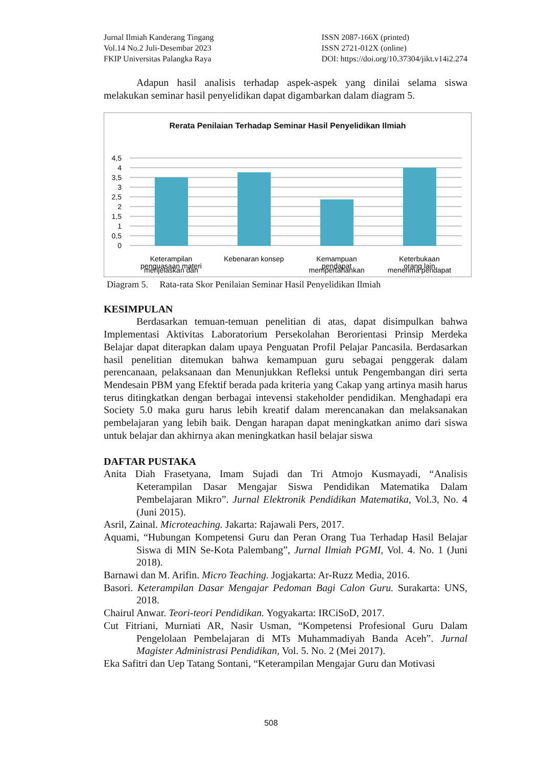Jurnal Ilmiah Kanderang Tingang
Vol.14 No.2 Juli-Desembar 2023
FKIP Universitas Palangka Raya
ISSN 2087-166X (printed)
ISSN 2721-012X (online)
DOI: https://doi.org/10.37304/jikt.v14i2.274
Adapun hasil analisis terhadap aspek-aspek yang dinilai selama siswa melakukan seminar hasil penyelidikan dapat digambarkan dalam diagram 5.
Rerata Penilaian Terhadap Seminar Hasil Penyelidikan Ilmiah
4,5
4
3,5
3
2,5
2
1,5
1
0,5
0
Keterampilan
menjelaskan dan
Kebenaran konsep
Kemampuan
mempertahankan
Keterbukaan
menerima pendapat
penguasaan materi
pendapat
orang lain
Diagram 5. Rata-rata Skor Penilaian Seminar Hasil Penyelidikan Ilmiah
KESIMPULAN
Berdasarkan temuan-temuan penelitian di atas, dapat disimpulkan bahwa Implementasi Aktivitas Laboratorium Persekolahan Berorientasi Prinsip Merdeka Belajar dapat diterapkan dalam upaya Penguatan Profil Pelajar Pancasila. Berdasarkan hasil penelitian ditemukan bahwa kemampuan guru sebagai penggerak dalam perencanaan, pelaksanaan dan Menunjukkan Refleksi untuk Pengembangan diri serta Mendesain PBM yang Efektif berada pada kriteria yang Cakap yang artinya masih harus terus ditingkatkan dengan berbagai intevensi stakeholder pendidikan. Menghadapi era Society 5.0 maka guru harus lebih kreatif dalam merencanakan dan melaksanakan pembelajaran yang lebih baik. Dengan harapan dapat meningkatkan animo dari siswa untuk belajar dan akhirnya akan meningkatkan hasil belajar siswa
DAFTAR PUSTAKA
Anita Diah Frasetyana, Imam Sujadi dan Tri Atmojo Kusmayadi, “Analisis Keterampilan Dasar Mengajar Siswa Pendidikan Matematika Dalam Pembelajaran Mikro”. Jurnal Elektronik Pendidikan Matematika, Vol.3, No. 4 (Juni 2015).
Asril, Zainal. Microteaching. Jakarta: Rajawali Pers, 2017.
Aquami, “Hubungan Kompetensi Guru dan Peran Orang Tua Terhadap Hasil Belajar Siswa di MIN Se-Kota Palembang”, Jurnal Ilmiah PGMI, Vol. 4. No. 1 (Juni 2018).
Barnawi dan M. Arifin. Micro Teaching. Jogjakarta: Ar-Ruzz Media, 2016.
Basori. Keterampilan Dasar Mengajar Pedoman Bagi Calon Guru. Surakarta: UNS, 2018.
Chairul Anwar. Teori-teori Pendidikan. Yogyakarta: IRCiSoD, 2017.
Cut Fitriani, Murniati AR, Nasir Usman, “Kompetensi Profesional Guru Dalam Pengelolaan Pembelajaran di MTs Muhammadiyah Banda Aceh”. Jurnal Magister Administrasi Pendidikan, Vol. 5. No. 2 (Mei 2017).
Eka Safitri dan Uep Tatang Sontani, “Keterampilan Mengajar Guru dan Motivasi
508